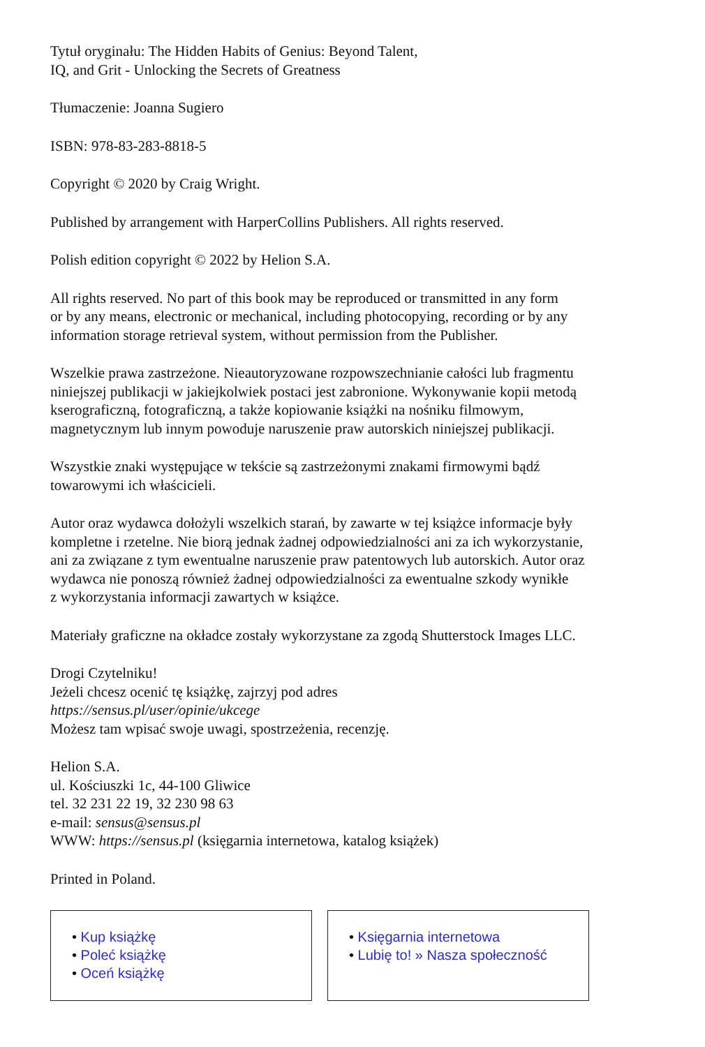Tytuł oryginału: The Hidden Habits of Genius: Beyond Talent,
IQ, and Grit - Unlocking the Secrets of Greatness
Tłumaczenie: Joanna Sugiero
ISBN: 978-83-283-8818-5
Copyright © 2020 by Craig Wright.
Published by arrangement with HarperCollins Publishers. All rights reserved.
Polish edition copyright © 2022 by Helion S.A.
All rights reserved. No part of this book may be reproduced or transmitted in any form
or by any means, electronic or mechanical, including photocopying, recording or by any
information storage retrieval system, without permission from the Publisher.
Wszelkie prawa zastrzeżone. Nieautoryzowane rozpowszechnianie całości lub fragmentu
niniejszej publikacji w jakiejkolwiek postaci jest zabronione. Wykonywanie kopii metodą
kserograficzną, fotograficzną, a także kopiowanie książki na nośniku filmowym,
magnetycznym lub innym powoduje naruszenie praw autorskich niniejszej publikacji.
Wszystkie znaki występujące w tekście są zastrzeżonymi znakami firmowymi bądź
towarowymi ich właścicieli.
Autor oraz wydawca dołożyli wszelkich starań, by zawarte w tej książce informacje były
kompletne i rzetelne. Nie biorą jednak żadnej odpowiedzialności ani za ich wykorzystanie,
ani za związane z tym ewentualne naruszenie praw patentowych lub autorskich. Autor oraz
wydawca nie ponoszą również żadnej odpowiedzialności za ewentualne szkody wynikłe
z wykorzystania informacji zawartych w książce.
Materiały graficzne na okładce zostały wykorzystane za zgodą Shutterstock Images LLC.
Drogi Czytelniku!
Jeżeli chcesz ocenić tę książkę, zajrzyj pod adres
https://sensus.pl/user/opinie/ukcege
Możesz tam wpisać swoje uwagi, spostrzeżenia, recenzję.
Helion S.A.
ul. Kościuszki 1c, 44-100 Gliwice
tel. 32 231 22 19, 32 230 98 63
e-mail: sensus@sensus.pl
WWW: https://sensus.pl (księgarnia internetowa, katalog książek)
Printed in Poland.
• Kup książkę
• Poleć książkę
• Oceń książkę
• Księgarnia internetowa
• Lubię to! » Nasza społeczność